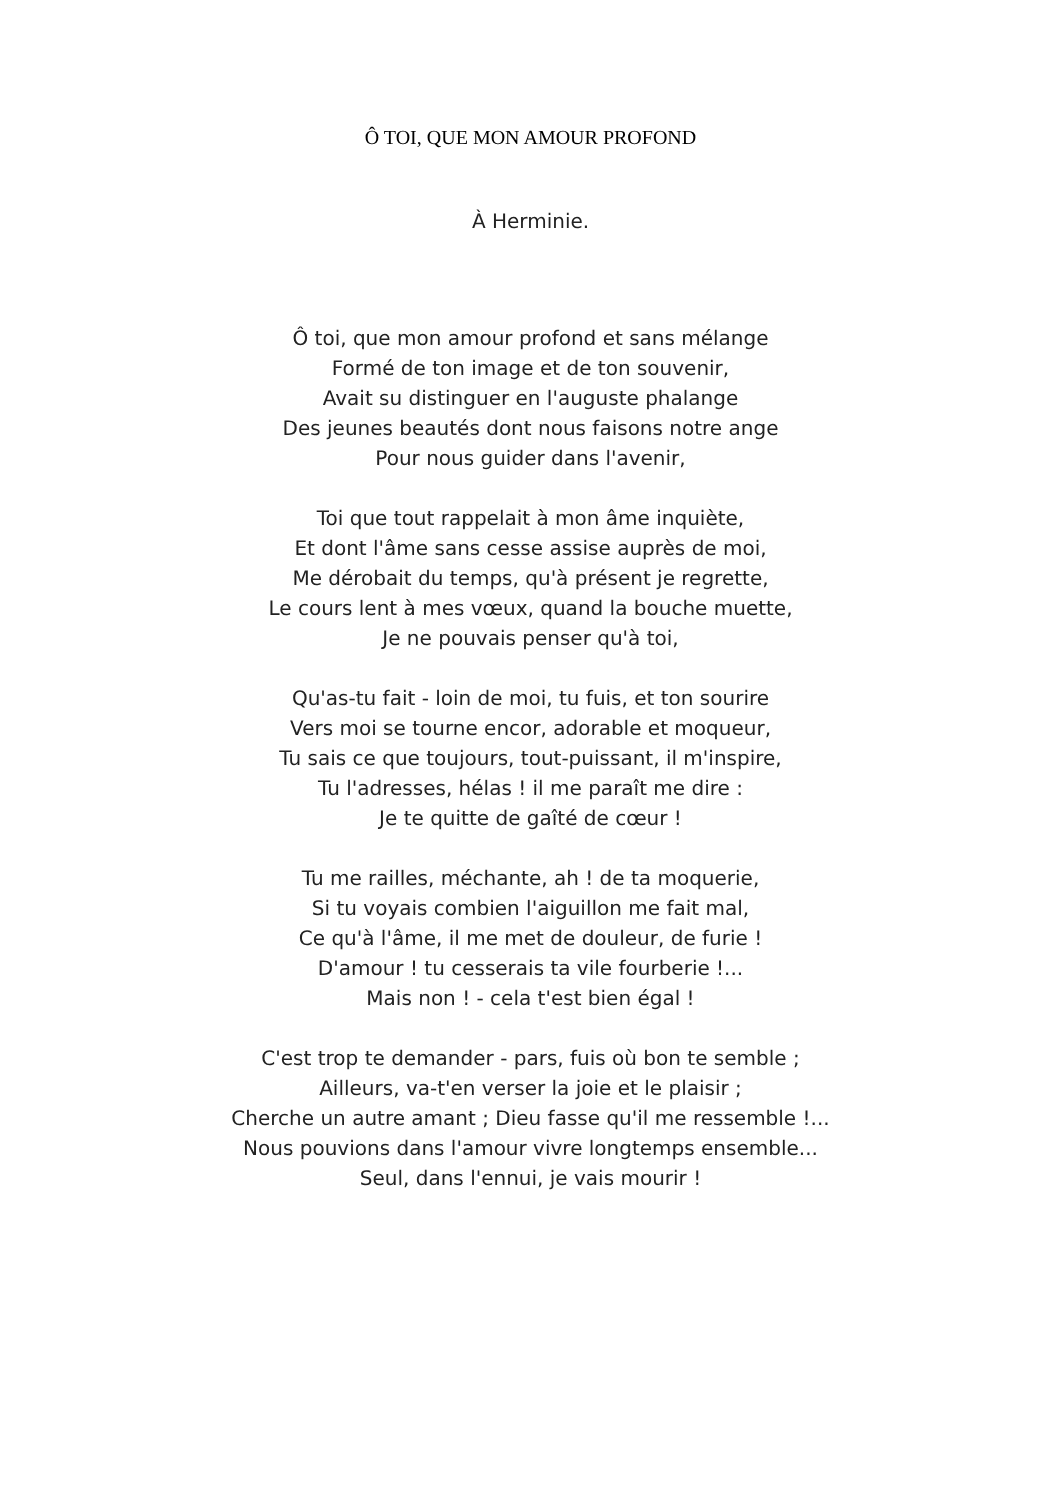Ô TOI, QUE MON AMOUR PROFOND
À Herminie.
Ô toi, que mon amour profond et sans mélange
Formé de ton image et de ton souvenir,
Avait su distinguer en l'auguste phalange
Des jeunes beautés dont nous faisons notre ange
Pour nous guider dans l'avenir,
Toi que tout rappelait à mon âme inquiète,
Et dont l'âme sans cesse assise auprès de moi,
Me dérobait du temps, qu'à présent je regrette,
Le cours lent à mes vœux, quand la bouche muette,
Je ne pouvais penser qu'à toi,
Qu'as-tu fait - loin de moi, tu fuis, et ton sourire
Vers moi se tourne encor, adorable et moqueur,
Tu sais ce que toujours, tout-puissant, il m'inspire,
Tu l'adresses, hélas ! il me paraît me dire :
Je te quitte de gaîté de cœur !
Tu me railles, méchante, ah ! de ta moquerie,
Si tu voyais combien l'aiguillon me fait mal,
Ce qu'à l'âme, il me met de douleur, de furie !
D'amour ! tu cesserais ta vile fourberie !...
Mais non ! - cela t'est bien égal !
C'est trop te demander - pars, fuis où bon te semble ;
Ailleurs, va-t'en verser la joie et le plaisir ;
Cherche un autre amant ; Dieu fasse qu'il me ressemble !...
Nous pouvions dans l'amour vivre longtemps ensemble...
Seul, dans l'ennui, je vais mourir !